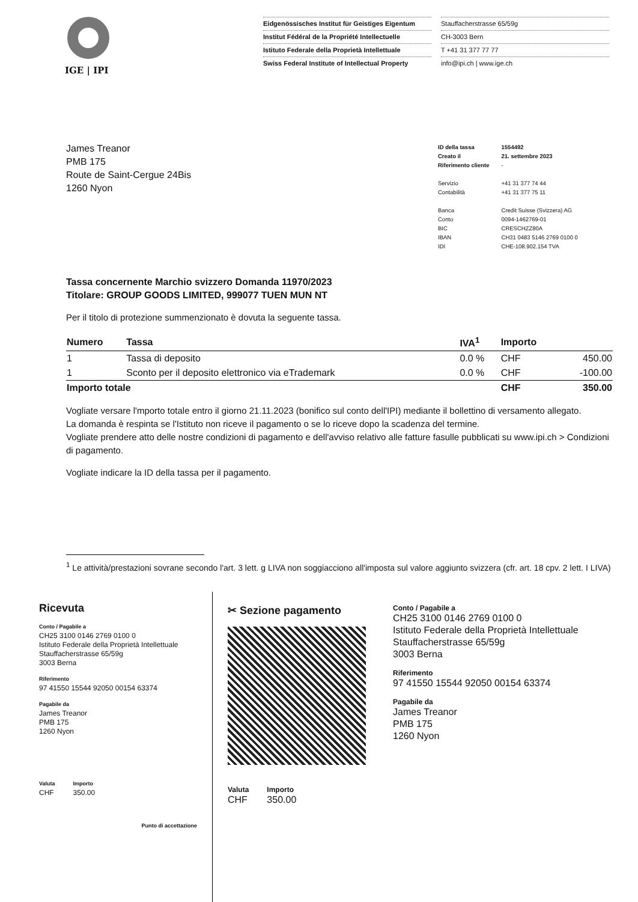IGE | IPI
Eidgenössisches Institut für Geistiges Eigentum
Institut Fédéral de la Propriété Intellectuelle
Istituto Federale della Proprietà Intellettuale
Swiss Federal Institute of Intellectual Property
Stauffacherstrasse 65/59g
CH-3003 Bern
T +41 31 377 77 77
info@ipi.ch | www.ige.ch
James Treanor
PMB 175
Route de Saint-Cergue 24Bis
1260 Nyon
| ID della tassa | 1554492 |
| Creato il | 21. settembre 2023 |
| Riferimento cliente | - |
| Servizio | +41 31 377 74 44 |
| Contabilità | +41 31 377 75 11 |
| Banca | Credit Suisse (Svizzera) AG |
| Conto | 0094-1462769-01 |
| BIC | CRESCHZZ80A |
| IBAN | CH31 0483 5146 2769 0100 0 |
| IDI | CHE-108.902.154 TVA |
Tassa concernente Marchio svizzero Domanda 11970/2023
Titolare: GROUP GOODS LIMITED, 999077 TUEN MUN NT
Per il titolo di protezione summenzionato è dovuta la seguente tassa.
| Numero | Tassa | IVA<sup>1</sup> | Importo | |
| --- | --- | --- | --- | --- |
| 1 | Tassa di deposito | 0.0 % | CHF | 450.00 |
| 1 | Sconto per il deposito elettronico via eTrademark | 0.0 % | CHF | -100.00 |
| Importo totale | | | CHF | 350.00 |
Vogliate versare l'mporto totale entro il giorno 21.11.2023 (bonifico sul conto dell'IPI) mediante il bollettino di versamento allegato.
La domanda è respinta se l'Istituto non riceve il pagamento o se lo riceve dopo la scadenza del termine.
Vogliate prendere atto delle nostre condizioni di pagamento e dell'avviso relativo alle fatture fasulle pubblicati su www.ipi.ch > Condizioni di pagamento.
Vogliate indicare la ID della tassa per il pagamento.
<sup>1</sup> Le attività/prestazioni sovrane secondo l'art. 3 lett. g LIVA non soggiacciono all'imposta sul valore aggiunto svizzera (cfr. art. 18 cpv. 2 lett. I LIVA)
Ricevuta
Conto / Pagabile a
CH25 3100 0146 2769 0100 0
Istituto Federale della Proprietà Intellettuale
Stauffacherstrasse 65/59g
3003 Berna
Riferimento
97 41550 15544 92050 00154 63374
Pagabile da
James Treanor
PMB 175
1260 Nyon
Valuta
CHF
Importo
350.00
Punto di accettazione
✂ Sezione pagamento
Valuta
CHF
Importo
350.00
Conto / Pagabile a
CH25 3100 0146 2769 0100 0
Istituto Federale della Proprietà Intellettuale
Stauffacherstrasse 65/59g
3003 Berna
Riferimento
97 41550 15544 92050 00154 63374
Pagabile da
James Treanor
PMB 175
1260 Nyon